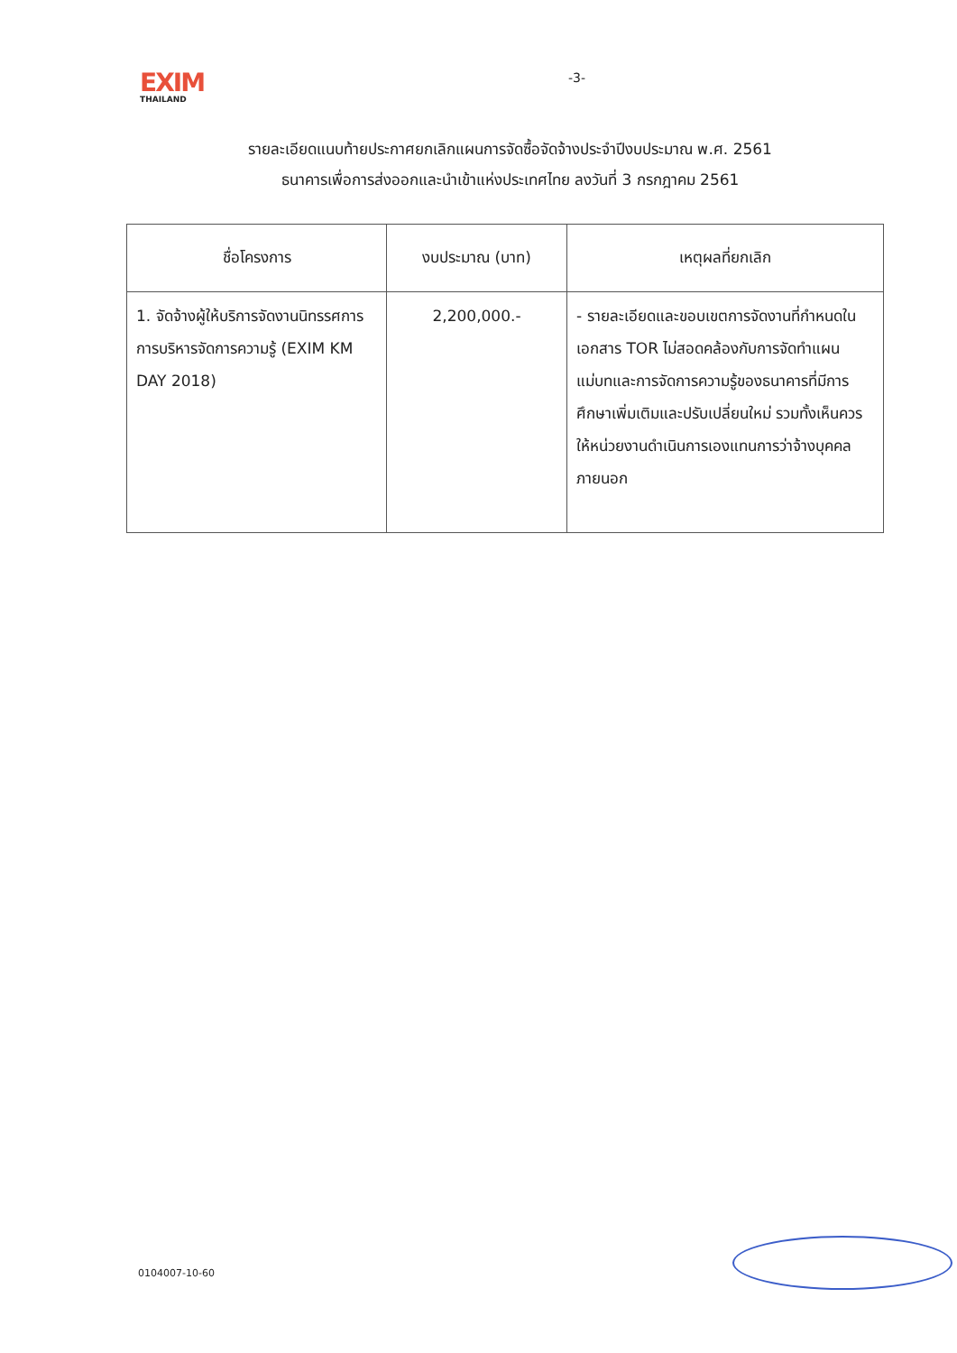EXIM
THAILAND
-3-
รายละเอียดแนบท้ายประกาศยกเลิกแผนการจัดซื้อจัดจ้างประจำปีงบประมาณ พ.ศ. 2561
ธนาคารเพื่อการส่งออกและนำเข้าแห่งประเทศไทย ลงวันที่ 3 กรกฎาคม 2561
| ชื่อโครงการ | งบประมาณ (บาท) | เหตุผลที่ยกเลิก |
| --- | --- | --- |
| 1. จัดจ้างผู้ให้บริการจัดงานนิทรรศการการบริหารจัดการความรู้ (EXIM KM DAY 2018) | 2,200,000.- | - รายละเอียดและขอบเขตการจัดงานที่กำหนดในเอกสาร TOR ไม่สอดคล้องกับการจัดทำแผนแม่บทและการจัดการความรู้ของธนาคารที่มีการศึกษาเพิ่มเติมและปรับเปลี่ยนใหม่ รวมทั้งเห็นควรให้หน่วยงานดำเนินการเองแทนการว่าจ้างบุคคลภายนอก |
0104007-10-60